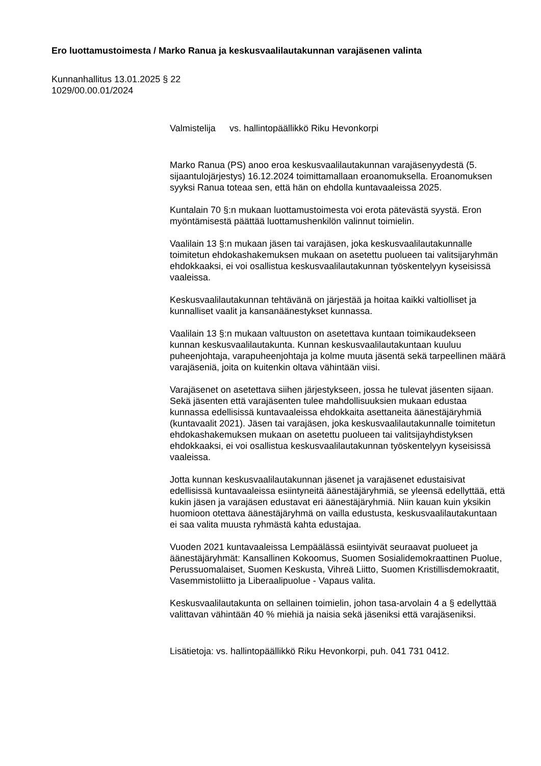Ero luottamustoimesta / Marko Ranua ja keskusvaalilautakunnan varajäsenen valinta
Kunnanhallitus 13.01.2025 § 22
1029/00.00.01/2024
Valmistelija vs. hallintopäällikkö Riku Hevonkorpi
Marko Ranua (PS) anoo eroa keskusvaalilautakunnan varajäsenyydestä (5. sijaantulojärjestys) 16.12.2024 toimittamallaan eroanomuksella. Eroanomuksen syyksi Ranua toteaa sen, että hän on ehdolla kuntavaaleissa 2025.
Kuntalain 70 §:n mukaan luottamustoimesta voi erota pätevästä syystä. Eron myöntämisestä päättää luottamushenkilön valinnut toimielin.
Vaalilain 13 §:n mukaan jäsen tai varajäsen, joka keskusvaalilautakunnalle toimitetun ehdokashakemuksen mukaan on asetettu puolueen tai valitsijaryhmän ehdokkaaksi, ei voi osallistua keskusvaalilautakunnan työskentelyyn kyseisissä vaaleissa.
Keskusvaalilautakunnan tehtävänä on järjestää ja hoitaa kaikki valtiolliset ja kunnalliset vaalit ja kansanäänestykset kunnassa.
Vaalilain 13 §:n mukaan valtuuston on asetettava kuntaan toimikaudekseen kunnan keskusvaalilautakunta. Kunnan keskusvaalilautakuntaan kuuluu puheenjohtaja, varapuheenjohtaja ja kolme muuta jäsentä sekä tarpeellinen määrä varajäseniä, joita on kuitenkin oltava vähintään viisi.
Varajäsenet on asetettava siihen järjestykseen, jossa he tulevat jäsenten sijaan. Sekä jäsenten että varajäsenten tulee mahdollisuuksien mukaan edustaa kunnassa edellisissä kuntavaaleissa ehdokkaita asettaneita äänestäjäryhmiä (kuntavaalit 2021). Jäsen tai varajäsen, joka keskusvaalilautakunnalle toimitetun ehdokashakemuksen mukaan on asetettu puolueen tai valitsijayhdistyksen ehdokkaaksi, ei voi osallistua keskusvaalilautakunnan työskentelyyn kyseisissä vaaleissa.
Jotta kunnan keskusvaalilautakunnan jäsenet ja varajäsenet edustaisivat edellisissä kuntavaaleissa esiintyneitä äänestäjäryhmiä, se yleensä edellyttää, että kukin jäsen ja varajäsen edustavat eri äänestäjäryhmiä. Niin kauan kuin yksikin huomioon otettava äänestäjäryhmä on vailla edustusta, keskusvaalilautakuntaan ei saa valita muusta ryhmästä kahta edustajaa.
Vuoden 2021 kuntavaaleissa Lempäälässä esiintyivät seuraavat puolueet ja äänestäjäryhmät: Kansallinen Kokoomus, Suomen Sosialidemokraattinen Puolue, Perussuomalaiset, Suomen Keskusta, Vihreä Liitto, Suomen Kristillisdemokraatit, Vasemmistoliitto ja Liberaalipuolue - Vapaus valita.
Keskusvaalilautakunta on sellainen toimielin, johon tasa-arvolain 4 a § edellyttää valittavan vähintään 40 % miehiä ja naisia sekä jäseniksi että varajäseniksi.
Lisätietoja: vs. hallintopäällikkö Riku Hevonkorpi, puh. 041 731 0412.